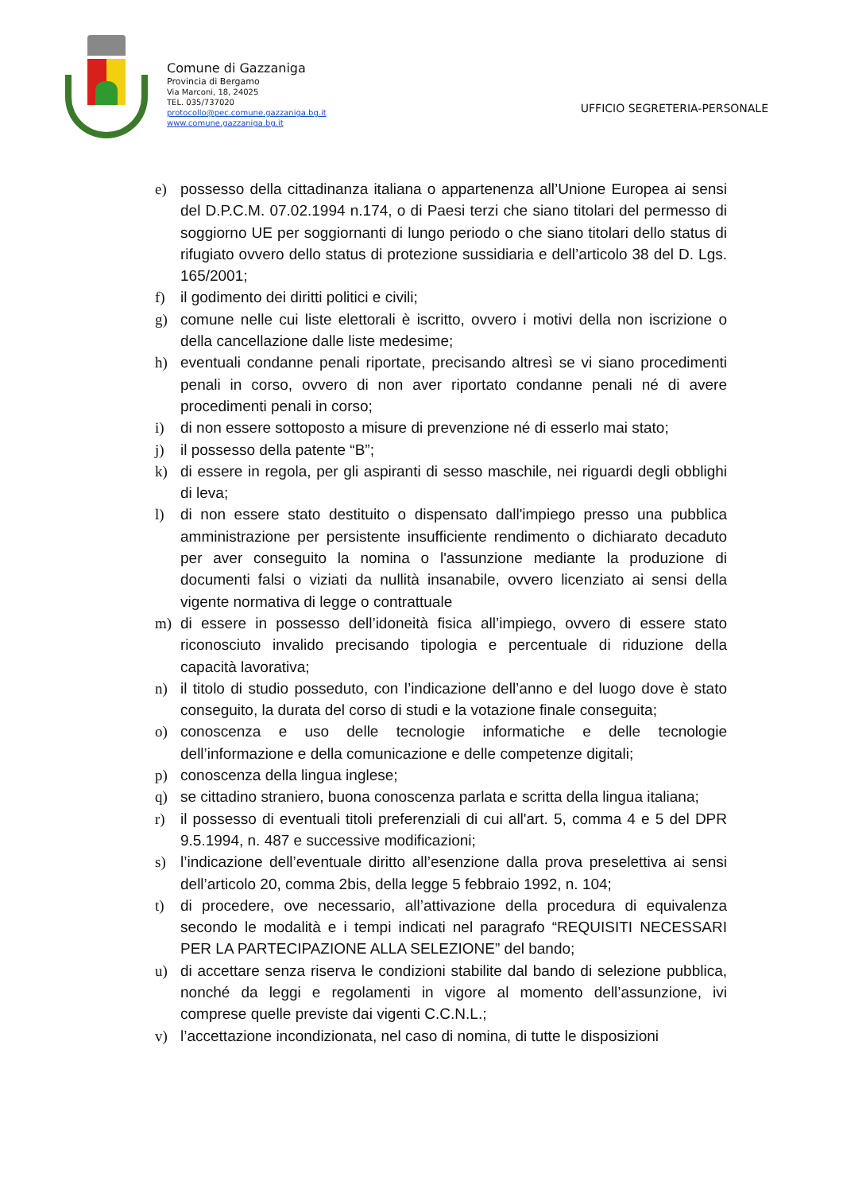Comune di Gazzaniga
Provincia di Bergamo
Via Marconi, 18, 24025
TEL. 035/737020
protocollo@pec.comune.gazzaniga.bg.it
www.comune.gazzaniga.bg.it
UFFICIO SEGRETERIA-PERSONALE
e) possesso della cittadinanza italiana o appartenenza all’Unione Europea ai sensi del D.P.C.M. 07.02.1994 n.174, o di Paesi terzi che siano titolari del permesso di soggiorno UE per soggiornanti di lungo periodo o che siano titolari dello status di rifugiato ovvero dello status di protezione sussidiaria e dell’articolo 38 del D. Lgs. 165/2001;
f) il godimento dei diritti politici e civili;
g) comune nelle cui liste elettorali è iscritto, ovvero i motivi della non iscrizione o della cancellazione dalle liste medesime;
h) eventuali condanne penali riportate, precisando altresì se vi siano procedimenti penali in corso, ovvero di non aver riportato condanne penali né di avere procedimenti penali in corso;
i) di non essere sottoposto a misure di prevenzione né di esserlo mai stato;
j) il possesso della patente “B”;
k) di essere in regola, per gli aspiranti di sesso maschile, nei riguardi degli obblighi di leva;
l) di non essere stato destituito o dispensato dall'impiego presso una pubblica amministrazione per persistente insufficiente rendimento o dichiarato decaduto per aver conseguito la nomina o l'assunzione mediante la produzione di documenti falsi o viziati da nullità insanabile, ovvero licenziato ai sensi della vigente normativa di legge o contrattuale
m) di essere in possesso dell’idoneità fisica all’impiego, ovvero di essere stato riconosciuto invalido precisando tipologia e percentuale di riduzione della capacità lavorativa;
n) il titolo di studio posseduto, con l’indicazione dell’anno e del luogo dove è stato conseguito, la durata del corso di studi e la votazione finale conseguita;
o) conoscenza e uso delle tecnologie informatiche e delle tecnologie dell’informazione e della comunicazione e delle competenze digitali;
p) conoscenza della lingua inglese;
q) se cittadino straniero, buona conoscenza parlata e scritta della lingua italiana;
r) il possesso di eventuali titoli preferenziali di cui all'art. 5, comma 4 e 5 del DPR 9.5.1994, n. 487 e successive modificazioni;
s) l’indicazione dell’eventuale diritto all’esenzione dalla prova preselettiva ai sensi dell’articolo 20, comma 2bis, della legge 5 febbraio 1992, n. 104;
t) di procedere, ove necessario, all’attivazione della procedura di equivalenza secondo le modalità e i tempi indicati nel paragrafo “REQUISITI NECESSARI PER LA PARTECIPAZIONE ALLA SELEZIONE” del bando;
u) di accettare senza riserva le condizioni stabilite dal bando di selezione pubblica, nonché da leggi e regolamenti in vigore al momento dell’assunzione, ivi comprese quelle previste dai vigenti C.C.N.L.;
v) l’accettazione incondizionata, nel caso di nomina, di tutte le disposizioni